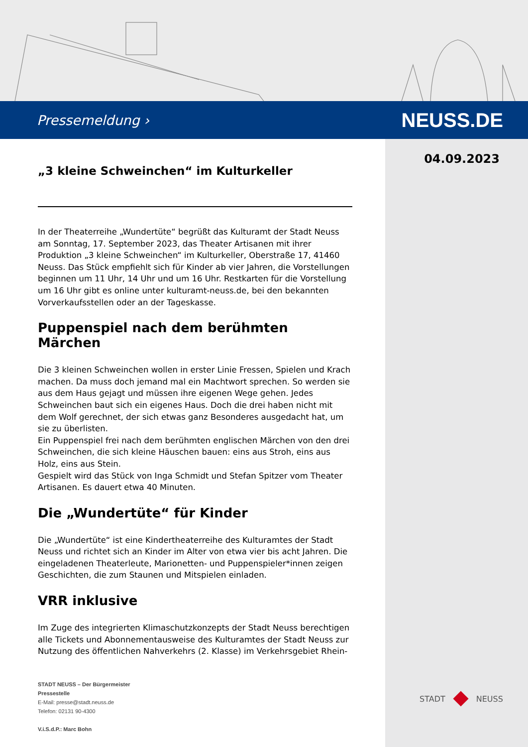Pressemeldung › NEUSS.DE
04.09.2023
„3 kleine Schweinchen“ im Kulturkeller
In der Theaterreihe „Wundertüte“ begrüßt das Kulturamt der Stadt Neuss am Sonntag, 17. September 2023, das Theater Artisanen mit ihrer Produktion „3 kleine Schweinchen“ im Kulturkeller, Oberstraße 17, 41460 Neuss. Das Stück empfiehlt sich für Kinder ab vier Jahren, die Vorstellungen beginnen um 11 Uhr, 14 Uhr und um 16 Uhr. Restkarten für die Vorstellung um 16 Uhr gibt es online unter kulturamt-neuss.de, bei den bekannten Vorverkaufsstellen oder an der Tageskasse.
Puppenspiel nach dem berühmten Märchen
Die 3 kleinen Schweinchen wollen in erster Linie Fressen, Spielen und Krach machen. Da muss doch jemand mal ein Machtwort sprechen. So werden sie aus dem Haus gejagt und müssen ihre eigenen Wege gehen. Jedes Schweinchen baut sich ein eigenes Haus. Doch die drei haben nicht mit dem Wolf gerechnet, der sich etwas ganz Besonderes ausgedacht hat, um sie zu überlisten.
Ein Puppenspiel frei nach dem berühmten englischen Märchen von den drei Schweinchen, die sich kleine Häuschen bauen: eins aus Stroh, eins aus Holz, eins aus Stein.
Gespielt wird das Stück von Inga Schmidt und Stefan Spitzer vom Theater Artisanen. Es dauert etwa 40 Minuten.
Die „Wundertüte“ für Kinder
Die „Wundertüte“ ist eine Kindertheaterreihe des Kulturamtes der Stadt Neuss und richtet sich an Kinder im Alter von etwa vier bis acht Jahren. Die eingeladenen Theaterleute, Marionetten- und Puppenspieler*innen zeigen Geschichten, die zum Staunen und Mitspielen einladen.
VRR inklusive
Im Zuge des integrierten Klimaschutzkonzepts der Stadt Neuss berechtigen alle Tickets und Abonnementausweise des Kulturamtes der Stadt Neuss zur Nutzung des öffentlichen Nahverkehrs (2. Klasse) im Verkehrsgebiet Rhein-
STADT NEUSS – Der Bürgermeister
Pressestelle
E-Mail: presse@stadt.neuss.de
Telefon: 02131 90-4300
V.i.S.d.P.: Marc Bohn
STADT NEUSS